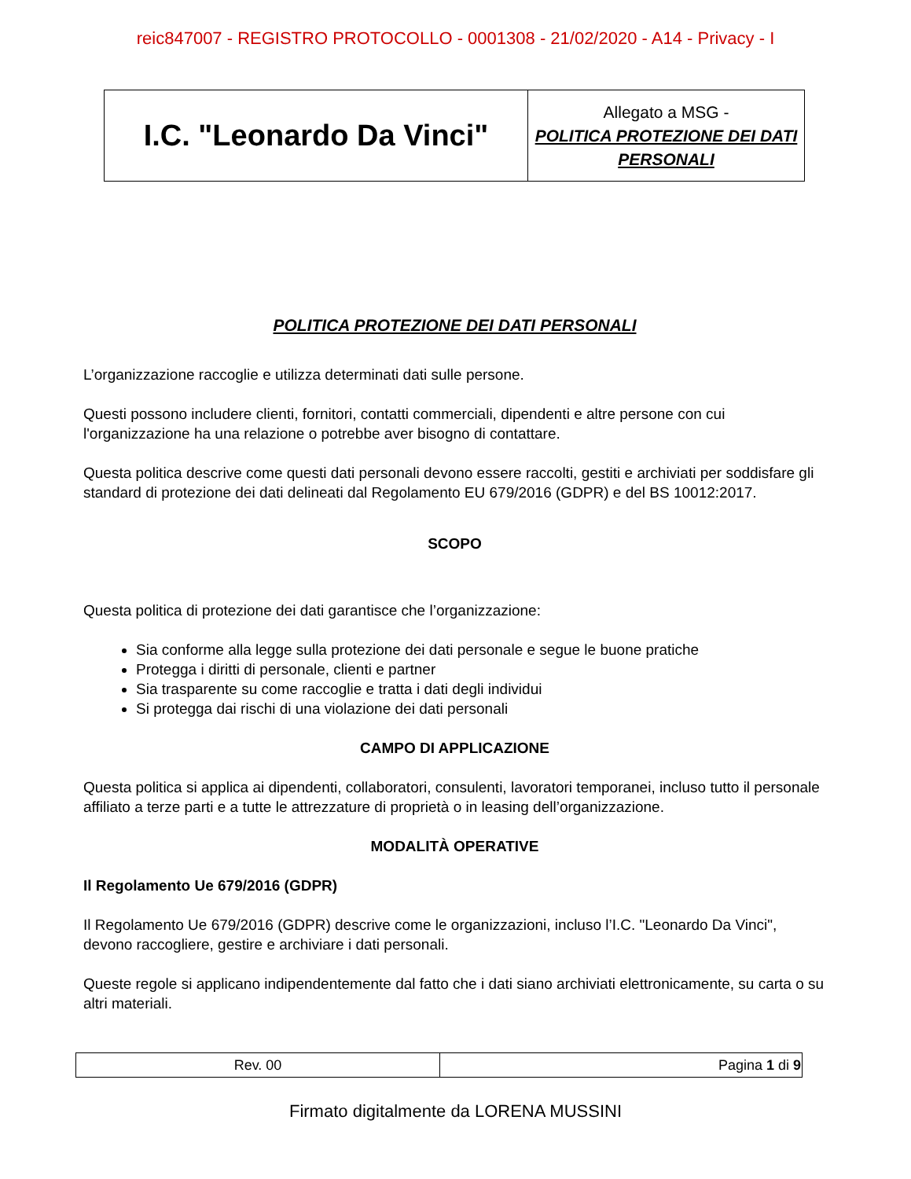reic847007 - REGISTRO PROTOCOLLO - 0001308 - 21/02/2020 - A14 - Privacy - I
| I.C. "Leonardo Da Vinci" | Allegato a MSG - POLITICA PROTEZIONE DEI DATI PERSONALI |
POLITICA PROTEZIONE DEI DATI PERSONALI
L’organizzazione raccoglie e utilizza determinati dati sulle persone.
Questi possono includere clienti, fornitori, contatti commerciali, dipendenti e altre persone con cui l'organizzazione ha una relazione o potrebbe aver bisogno di contattare.
Questa politica descrive come questi dati personali devono essere raccolti, gestiti e archiviati per soddisfare gli standard di protezione dei dati delineati dal Regolamento EU 679/2016 (GDPR) e del BS 10012:2017.
SCOPO
Questa politica di protezione dei dati garantisce che l’organizzazione:
Sia conforme alla legge sulla protezione dei dati personale e segue le buone pratiche
Protegga i diritti di personale, clienti e partner
Sia trasparente su come raccoglie e tratta i dati degli individui
Si protegga dai rischi di una violazione dei dati personali
CAMPO DI APPLICAZIONE
Questa politica si applica ai dipendenti, collaboratori, consulenti, lavoratori temporanei, incluso tutto il personale affiliato a terze parti e a tutte le attrezzature di proprietà o in leasing dell’organizzazione.
MODALITÀ OPERATIVE
Il Regolamento Ue 679/2016 (GDPR)
Il Regolamento Ue 679/2016 (GDPR) descrive come le organizzazioni, incluso l’I.C. "Leonardo Da Vinci", devono raccogliere, gestire e archiviare i dati personali.
Queste regole si applicano indipendentemente dal fatto che i dati siano archiviati elettronicamente, su carta o su altri materiali.
| Rev. 00 | Pagina 1 di 9 |
Firmato digitalmente da LORENA MUSSINI